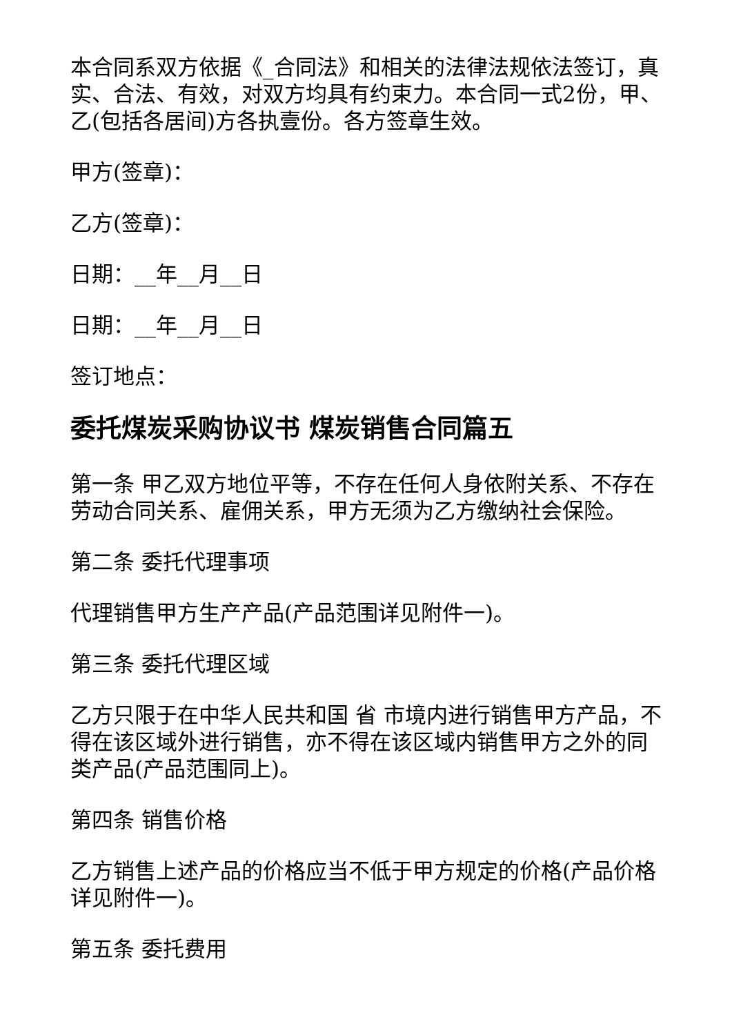本合同系双方依据《_合同法》和相关的法律法规依法签订，真实、合法、有效，对双方均具有约束力。本合同一式2份，甲、乙(包括各居间)方各执壹份。各方签章生效。
甲方(签章)：
乙方(签章)：
日期：__年__月__日
日期：__年__月__日
签订地点：
委托煤炭采购协议书 煤炭销售合同篇五
第一条 甲乙双方地位平等，不存在任何人身依附关系、不存在劳动合同关系、雇佣关系，甲方无须为乙方缴纳社会保险。
第二条 委托代理事项
代理销售甲方生产产品(产品范围详见附件一)。
第三条 委托代理区域
乙方只限于在中华人民共和国 省 市境内进行销售甲方产品，不得在该区域外进行销售，亦不得在该区域内销售甲方之外的同类产品(产品范围同上)。
第四条 销售价格
乙方销售上述产品的价格应当不低于甲方规定的价格(产品价格详见附件一)。
第五条 委托费用